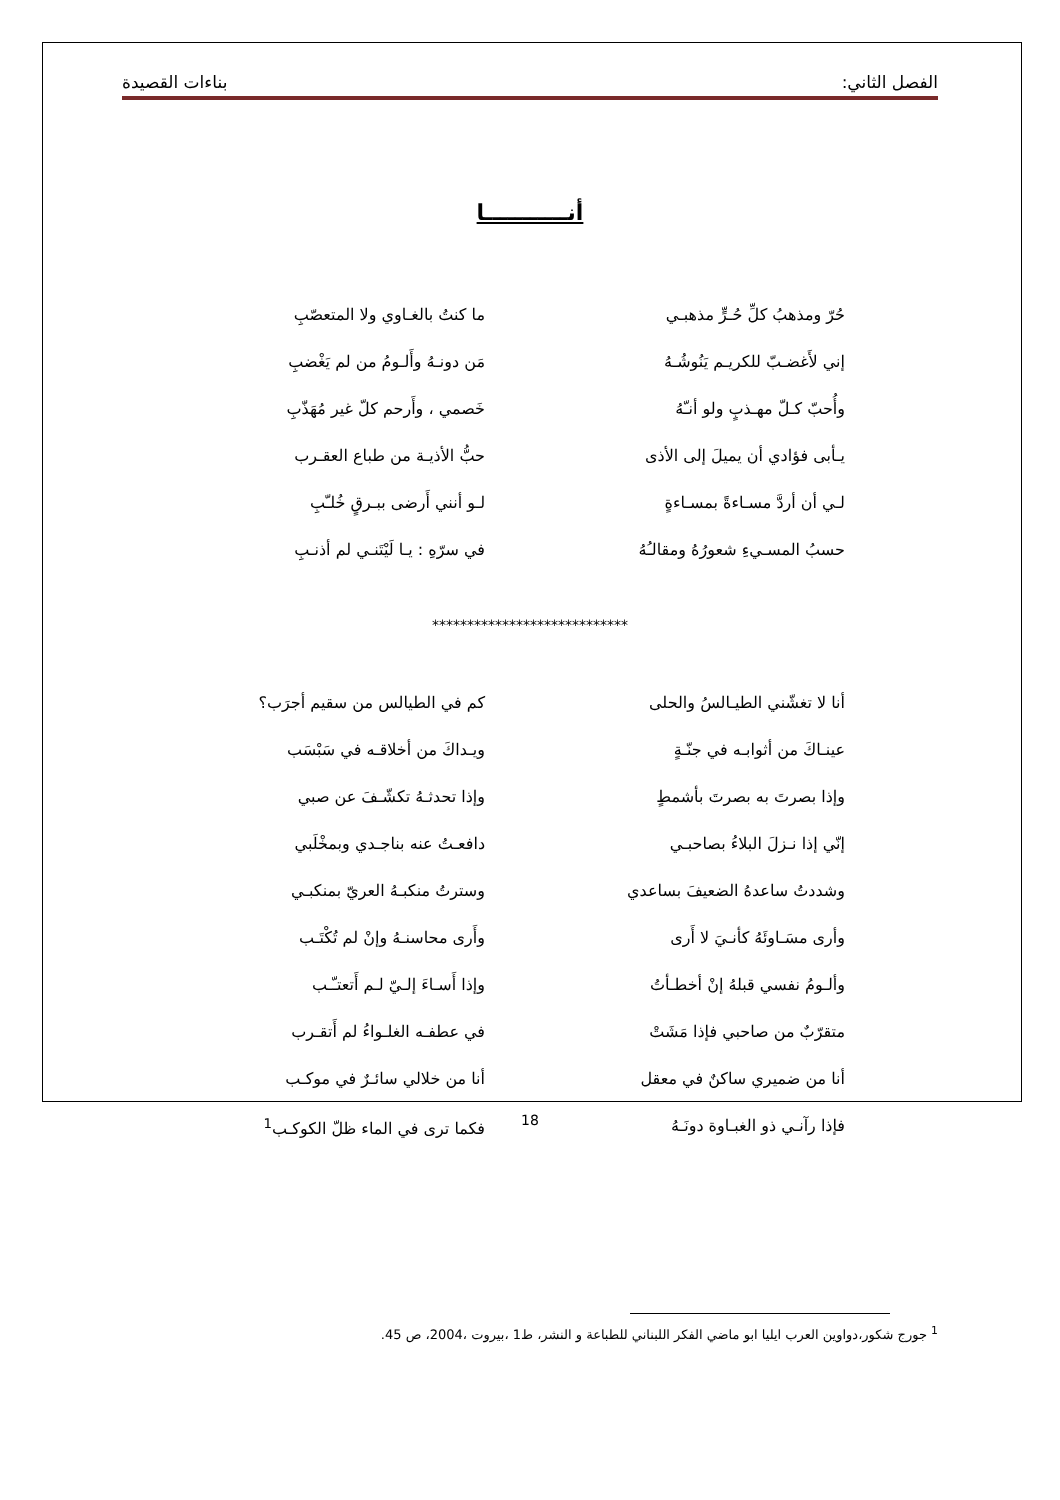الفصل الثاني: بناءات القصيدة
أنـــــــــــا
حُرّ ومذهبُ كلِّ حُـرٍّ مذهبـي ما كنتُ بالغـاوي ولا المتعصّبِ
إني لأَغضـبّ للكريـم يَنُوشُـهُ مَن دونـهُ وأَلـومُ من لم يَغْضبِ
وأُحبّ كـلّ مهـذبٍ ولو أنـّهُ خَصمي ، وأَرحم كلّ غير مُهَذّبِ
يـأبى فؤادي أن يميلَ إلى الأذى حبُّ الأذيـة من طباع العقـرب
لـي أن أردَّ مسـاءةً بمسـاءةٍ لـو أنني أَرضى ببـرقٍ خُلـّبِ
حسبُ المسـيءِ شعورُهُ ومقالـُهُ في سرّهِ : يـا لَيْتَنـي لم أذنـبِ
****************************
أنا لا تغشّني الطيـالسُ والحلى كم في الطيالس من سقيم أجرَب؟
عينـاكَ من أثوابـه في جنّـةٍ ويـداكَ من أخلاقـه في سَبْسَب
وإذا بصرتَ به بصرتَ بأشمطٍ وإذا تحدثـهُ تكشّـفَ عن صبي
إنّي إذا نـزلَ البلاءُ بصاحبـي دافعـتُ عنه بناجـدي وبمخْلَبي
وشددتُ ساعدهُ الضعيفَ بساعدي وسترتُ منكبـهُ العريّ بمنكبـي
وأرى مسَـاوئَهُ كأنـيَ لا أَرى وأَرى محاسنـهُ وإنْ لم تُكْتَـب
وألـومُ نفسي قبلهُ إنْ أخطـأتُ وإذا أَسـاءَ إلـيّ لـم أَتعتـّـب
متقرّبٌ من صاحبي فإذا مَشَتْ في عطفـه الغلـواءُ لم أَتقـرب
أنا من ضميري ساكنٌ في معقل أنا من خلالي سائـرٌ في موكـب
فإذا رآنـي ذو الغبـاوة دونَـهُ فكما ترى في الماء ظلّ الكوكـب<sup>1</sup>
<sup>1</sup> جورج شكور،دواوين العرب ايليا ابو ماضي الفكر اللبناني للطباعة و النشر، ط1 ،بيروت ،2004، ص 45.
18